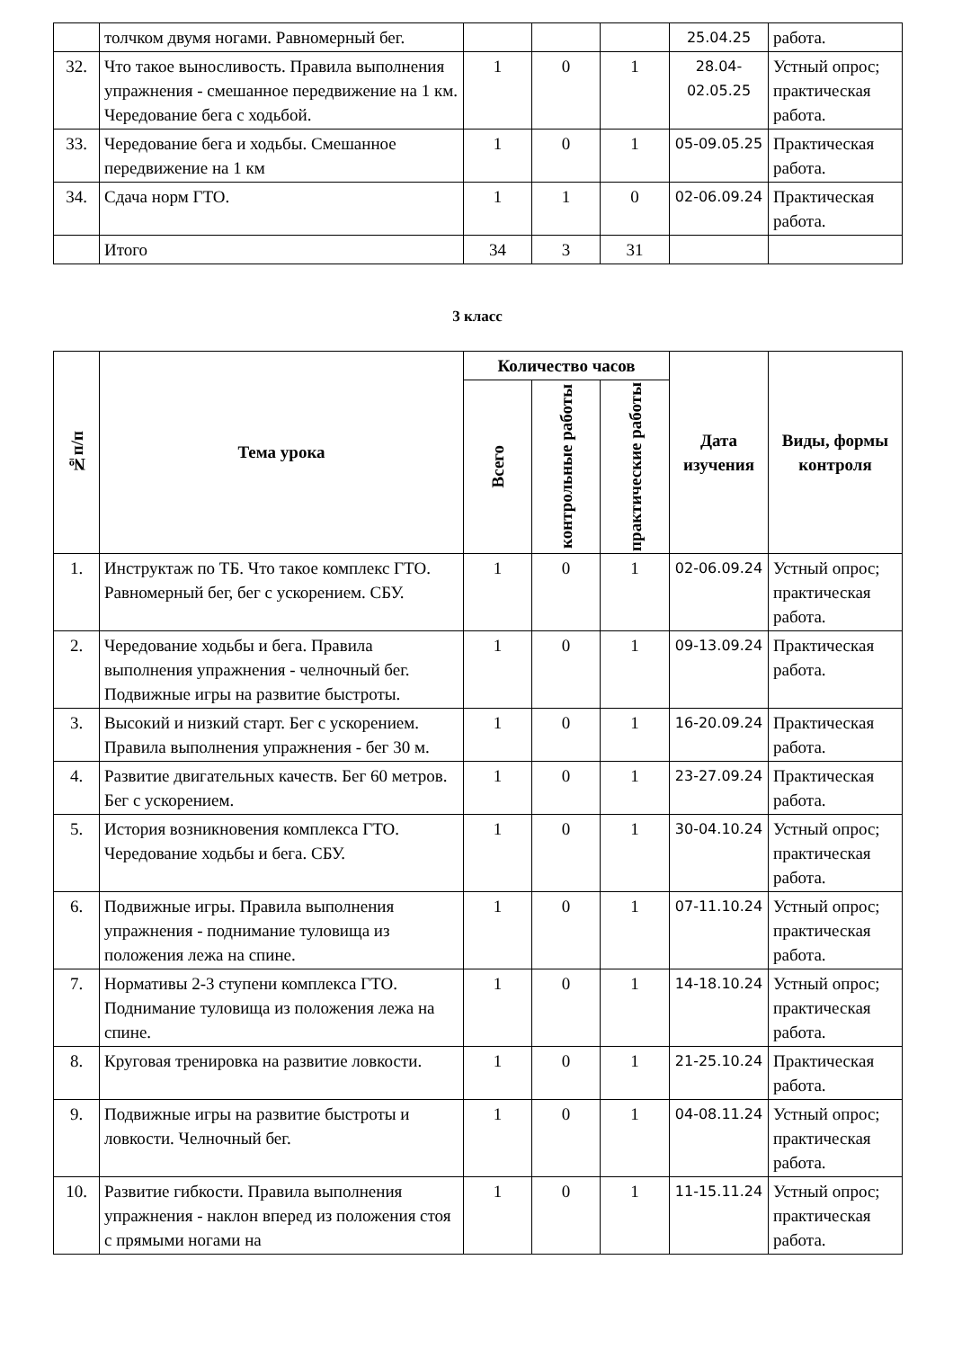| | толчком двумя ногами. Равномерный бег. | | | | 25.04.25 | работа. |
| 32. | Что такое выносливость. Правила выполнения упражнения - смешанное передвижение на 1 км. Чередование бега с ходьбой. | 1 | 0 | 1 | 28.04-02.05.25 | Устный опрос; практическая работа. |
| 33. | Чередование бега и ходьбы. Смешанное передвижение на 1 км | 1 | 0 | 1 | 05-09.05.25 | Практическая работа. |
| 34. | Сдача норм ГТО. | 1 | 1 | 0 | 02-06.09.24 | Практическая работа. |
| | Итого | 34 | 3 | 31 | | |
3 класс
| №п/п | Тема урока | Количество часов | | | Дата изучения | Виды, формы контроля |
| --- | --- | --- | --- | --- | --- | --- |
| | | Всего | контрольные работы | практические работы | | |
| 1. | Инструктаж по ТБ. Что такое комплекс ГТО. Равномерный бег, бег с ускорением. СБУ. | 1 | 0 | 1 | 02-06.09.24 | Устный опрос; практическая работа. |
| 2. | Чередование ходьбы и бега. Правила выполнения упражнения - челночный бег. Подвижные игры на развитие быстроты. | 1 | 0 | 1 | 09-13.09.24 | Практическая работа. |
| 3. | Высокий и низкий старт. Бег с ускорением. Правила выполнения упражнения - бег 30 м. | 1 | 0 | 1 | 16-20.09.24 | Практическая работа. |
| 4. | Развитие двигательных качеств. Бег 60 метров. Бег с ускорением. | 1 | 0 | 1 | 23-27.09.24 | Практическая работа. |
| 5. | История возникновения комплекса ГТО. Чередование ходьбы и бега. СБУ. | 1 | 0 | 1 | 30-04.10.24 | Устный опрос; практическая работа. |
| 6. | Подвижные игры. Правила выполнения упражнения - поднимание туловища из положения лежа на спине. | 1 | 0 | 1 | 07-11.10.24 | Устный опрос; практическая работа. |
| 7. | Нормативы 2-3 ступени комплекса ГТО. Поднимание туловища из положения лежа на спине. | 1 | 0 | 1 | 14-18.10.24 | Устный опрос; практическая работа. |
| 8. | Круговая тренировка на развитие ловкости. | 1 | 0 | 1 | 21-25.10.24 | Практическая работа. |
| 9. | Подвижные игры на развитие быстроты и ловкости. Челночный бег. | 1 | 0 | 1 | 04-08.11.24 | Устный опрос; практическая работа. |
| 10. | Развитие гибкости. Правила выполнения упражнения - наклон вперед из положения стоя с прямыми ногами на | 1 | 0 | 1 | 11-15.11.24 | Устный опрос; практическая работа. |